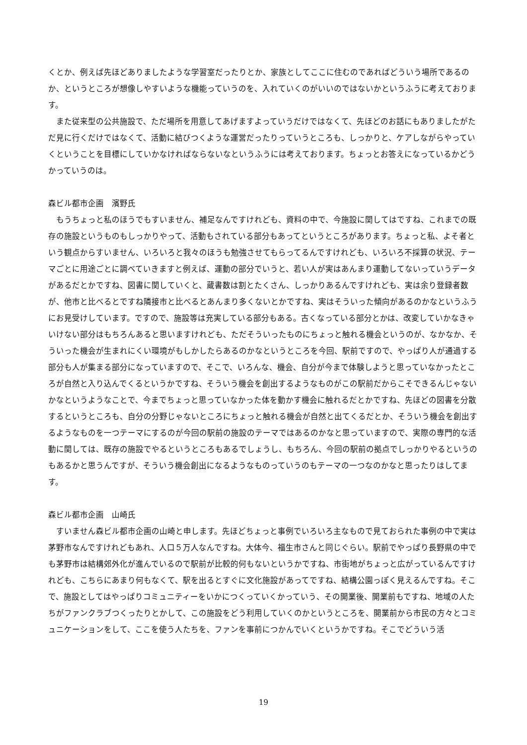くとか、例えば先ほどありましたような学習室だったりとか、家族としてここに住むのであればどういう場所であるのか、というところが想像しやすいような機能っていうのを、入れていくのがいいのではないかというふうに考えております。
また従来型の公共施設で、ただ場所を用意してあげますよっていうだけではなくて、先ほどのお話にもありましたがただ見に行くだけではなくて、活動に結びつくような運営だったりっていうところも、しっかりと、ケアしながらやっていくということを目標にしていかなければならないなというふうには考えております。ちょっとお答えになっているかどうかっていうのは。
森ビル都市企画　濱野氏
もうちょっと私のほうでもすいません、補足なんですけれども、資料の中で、今施設に関してはですね、これまでの既存の施設というものもしっかりやって、活動もされている部分もあってというところがあります。ちょっと私、よそ者という観点からすいません、いろいろと我々のほうも勉強させてもらってるんですけれども、いろいろ不採算の状況、テーマごとに用途ごとに調べていきますと例えば、運動の部分でいうと、若い人が実はあんまり運動してないっていうデータがあるだとかですね、図書に関していくと、蔵書数は割とたくさん、しっかりあるんですけれども、実は余り登録者数が、他市と比べるとですね隣接市と比べるとあんまり多くないとかですね、実はそういった傾向があるのかなというふうにお見受けしています。ですので、施設等は充実している部分もある。古くなっている部分とかは、改変していかなきゃいけない部分はもちろんあると思いますけれども、ただそういったものにちょっと触れる機会というのが、なかなか、そういった機会が生まれにくい環境がもしかしたらあるのかなというところを今回、駅前ですので、やっぱり人が通過する部分も人が集まる部分になっていますので、そこで、いろんな、機会、自分が今まで体験しようと思っていなかったところが自然と入り込んでくるというかですね、そういう機会を創出するようなものがこの駅前だからこそできるんじゃないかなというようなことで、今までちょっと思っていなかった体を動かす機会に触れるだとかですね、先ほどの図書を分散するというところも、自分の分野じゃないところにちょっと触れる機会が自然と出てくるだとか、そういう機会を創出するようなものを一つテーマにするのが今回の駅前の施設のテーマではあるのかなと思っていますので、実際の専門的な活動に関しては、既存の施設でやるというところもあるでしょうし、もちろん、今回の駅前の拠点でしっかりやるというのもあるかと思うんですが、そういう機会創出になるようなものっていうのもテーマの一つなのかなと思ったりはしてます。
森ビル都市企画　山崎氏
すいません森ビル都市企画の山崎と申します。先ほどちょっと事例でいろいろ主なもので見ておられた事例の中で実は茅野市なんですけれどもあれ、人口５万人なんですね。大体今、福生市さんと同じぐらい。駅前でやっぱり長野県の中でも茅野市は結構郊外化が進んでいるので駅前が比較的何もないというかですね、市街地がちょっと広がっているんですけれども、こちらにあまり何もなくて、駅を出るとすぐに文化施設があってですね、結構公園っぽく見えるんですね。そこで、施設としてはやっぱりコミュニティーをいかにつくっていくかっていう、その開業後、開業前もですね、地域の人たちがファンクラブつくったりとかして、この施設をどう利用していくのかというところを、開業前から市民の方々とコミュニケーションをして、ここを使う人たちを、ファンを事前につかんでいくというかですね。そこでどういう活
19